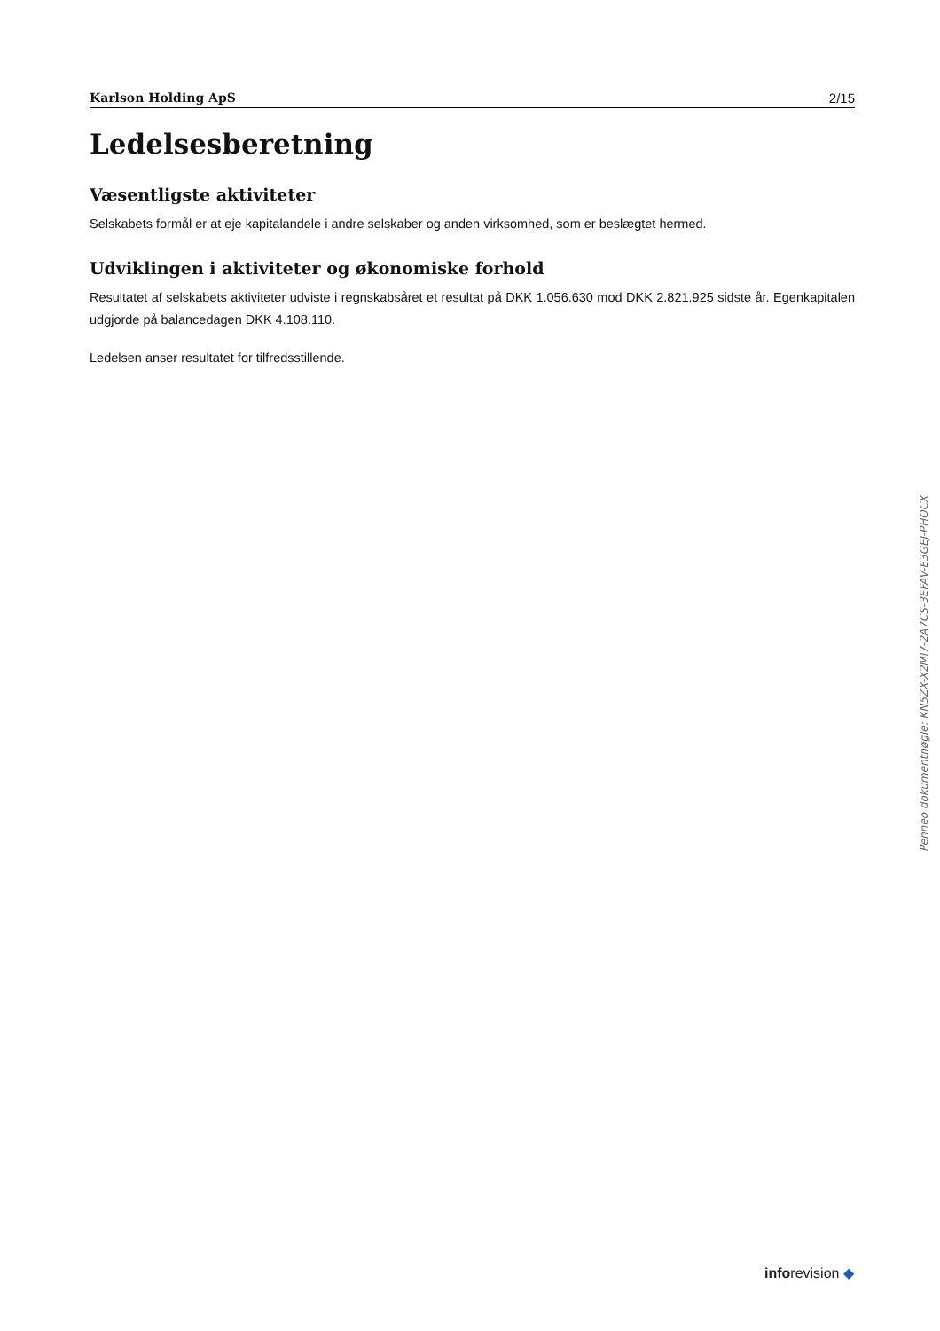Karlson Holding ApS 2/15
Ledelsesberetning
Væsentligste aktiviteter
Selskabets formål er at eje kapitalandele i andre selskaber og anden virksomhed, som er beslægtet hermed.
Udviklingen i aktiviteter og økonomiske forhold
Resultatet af selskabets aktiviteter udviste i regnskabsåret et resultat på DKK 1.056.630 mod DKK 2.821.925 sidste år. Egenkapitalen udgjorde på balancedagen DKK 4.108.110.
Ledelsen anser resultatet for tilfredsstillende.
Penneo dokumentnøgle: KN5ZX-X2MI7-2A7CS-3EFAV-E3GEJ-PHOCX
inforevision ◆